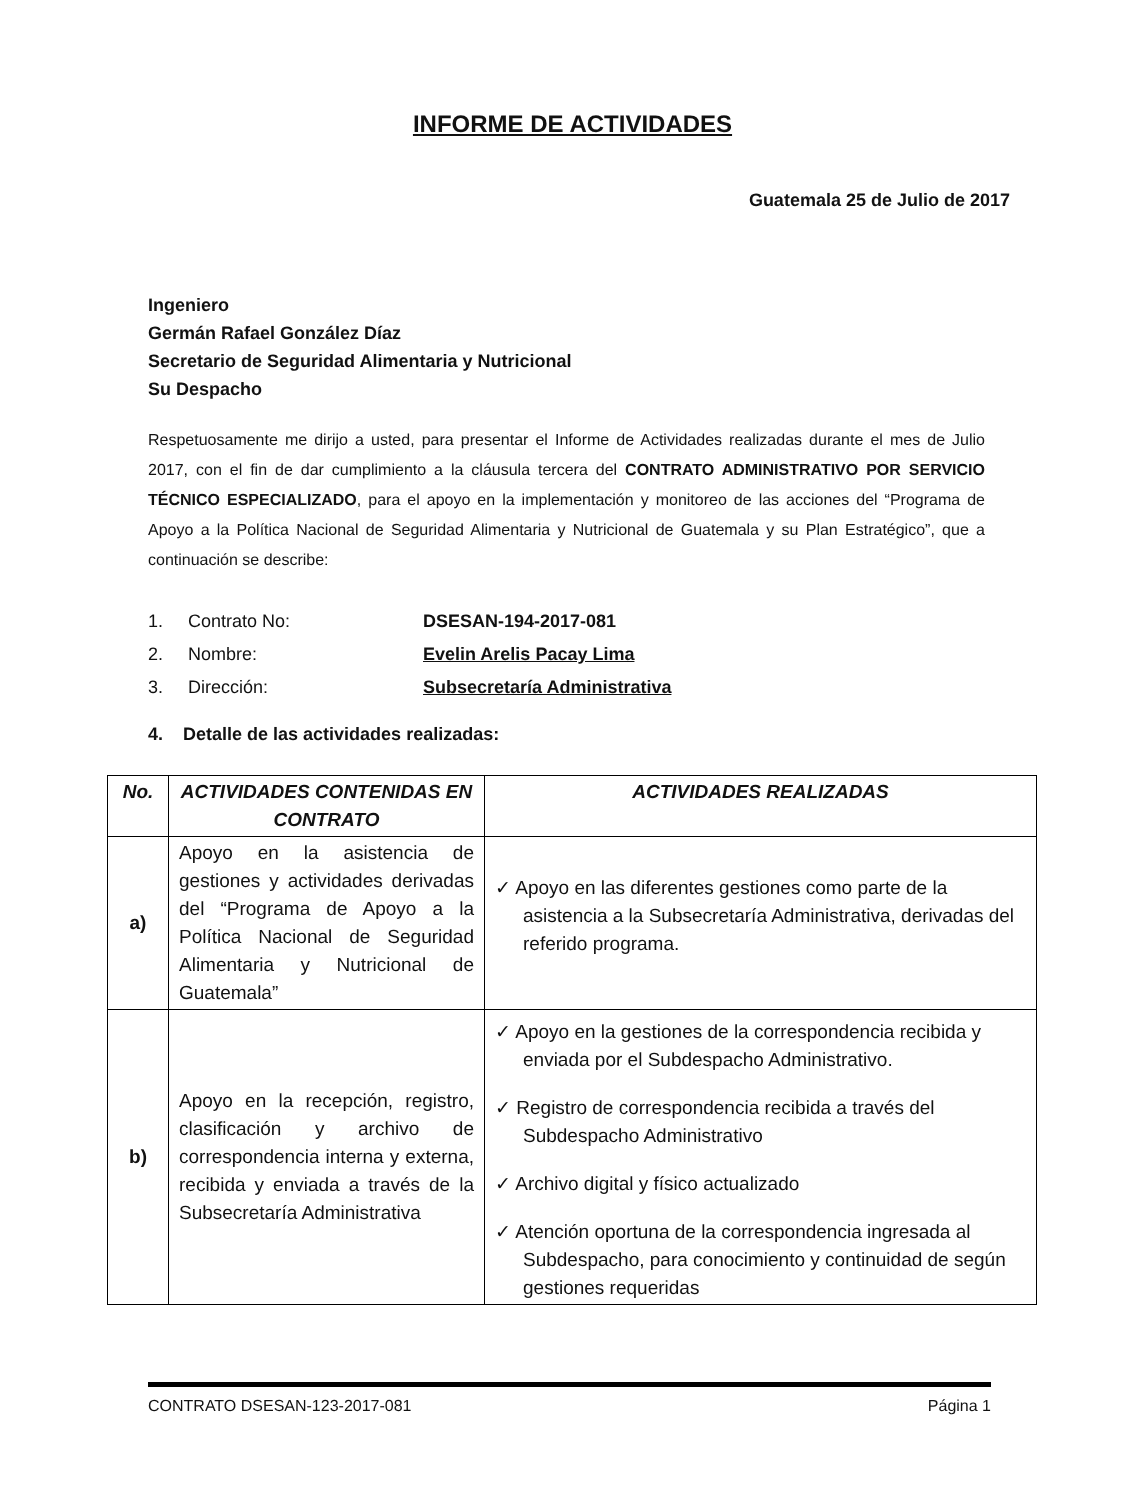INFORME DE ACTIVIDADES
Guatemala 25 de Julio de 2017
Ingeniero
Germán Rafael González Díaz
Secretario de Seguridad Alimentaria y Nutricional
Su Despacho
Respetuosamente me dirijo a usted, para presentar el Informe de Actividades realizadas durante el mes de Julio 2017, con el fin de dar cumplimiento a la cláusula tercera del CONTRATO ADMINISTRATIVO POR SERVICIO TÉCNICO ESPECIALIZADO, para el apoyo en la implementación y monitoreo de las acciones del “Programa de Apoyo a la Política Nacional de Seguridad Alimentaria y Nutricional de Guatemala y su Plan Estratégico”, que a continuación se describe:
1. Contrato No: DSESAN-194-2017-081
2. Nombre: Evelin Arelis Pacay Lima
3. Dirección: Subsecretaría Administrativa
4. Detalle de las actividades realizadas:
| No. | ACTIVIDADES CONTENIDAS EN CONTRATO | ACTIVIDADES REALIZADAS |
| --- | --- | --- |
| a) | Apoyo en la asistencia de gestiones y actividades derivadas del “Programa de Apoyo a la Política Nacional de Seguridad Alimentaria y Nutricional de Guatemala” | ✓ Apoyo en las diferentes gestiones como parte de la asistencia a la Subsecretaría Administrativa, derivadas del referido programa. |
| b) | Apoyo en la recepción, registro, clasificación y archivo de correspondencia interna y externa, recibida y enviada a través de la Subsecretaría Administrativa | ✓ Apoyo en la gestiones de la correspondencia recibida y enviada por el Subdespacho Administrativo. ✓ Registro de correspondencia recibida a través del Subdespacho Administrativo ✓ Archivo digital y físico actualizado ✓ Atención oportuna de la correspondencia ingresada al Subdespacho, para conocimiento y continuidad de según gestiones requeridas |
CONTRATO DSESAN-123-2017-081 Página 1